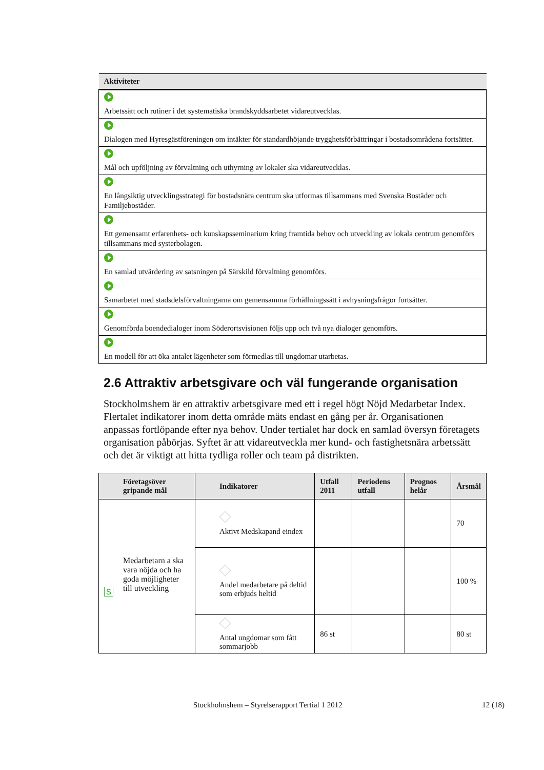| Aktiviteter |
| --- |
| Arbetssätt och rutiner i det systematiska brandskyddsarbetet vidareutvecklas. |
| Dialogen med Hyresgästföreningen om intäkter för standardhöjande trygghetsförbättringar i bostadsområdena fortsätter. |
| Mål och upföljning av förvaltning och uthyrning av lokaler ska vidareutvecklas. |
| En långsiktig utvecklingsstrategi för bostadsnära centrum ska utformas tillsammans med Svenska Bostäder och Familjebostäder. |
| Ett gemensamt erfarenhets- och kunskapsseminarium kring framtida behov och utveckling av lokala centrum genomförs tillsammans med systerbolagen. |
| En samlad utvärdering av satsningen på Särskild förvaltning genomförs. |
| Samarbetet med stadsdelsförvaltningarna om gemensamma förhållningssätt i avhysningsfrågor fortsätter. |
| Genomförda boendedialoger inom Söderortsvisionen följs upp och två nya dialoger genomförs. |
| En modell för att öka antalet lägenheter som förmedlas till ungdomar utarbetas. |
2.6 Attraktiv arbetsgivare och väl fungerande organisation
Stockholmshem är en attraktiv arbetsgivare med ett i regel högt Nöjd Medarbetar Index. Flertalet indikatorer inom detta område mäts endast en gång per år. Organisationen anpassas fortlöpande efter nya behov. Under tertialet har dock en samlad översyn företagets organisation påbörjas. Syftet är att vidareutveckla mer kund- och fastighetsnära arbetssätt och det är viktigt att hitta tydliga roller och team på distrikten.
| Företagsöver gripande mål | Indikatorer | Utfall 2011 | Periodens utfall | Prognos helår | Årsmål |
| --- | --- | --- | --- | --- | --- |
| S Medarbetarn a ska vara nöjda och ha goda möjligheter till utveckling | Aktivt Medskapand eindex | | | | 70 |
| | Andel medarbetare på deltid som erbjuds heltid | | | | 100 % |
| | Antal ungdomar som fått sommarjobb | 86 st | | | 80 st |
Stockholmshem – Styrelserapport Tertial 1 2012 12 (18)